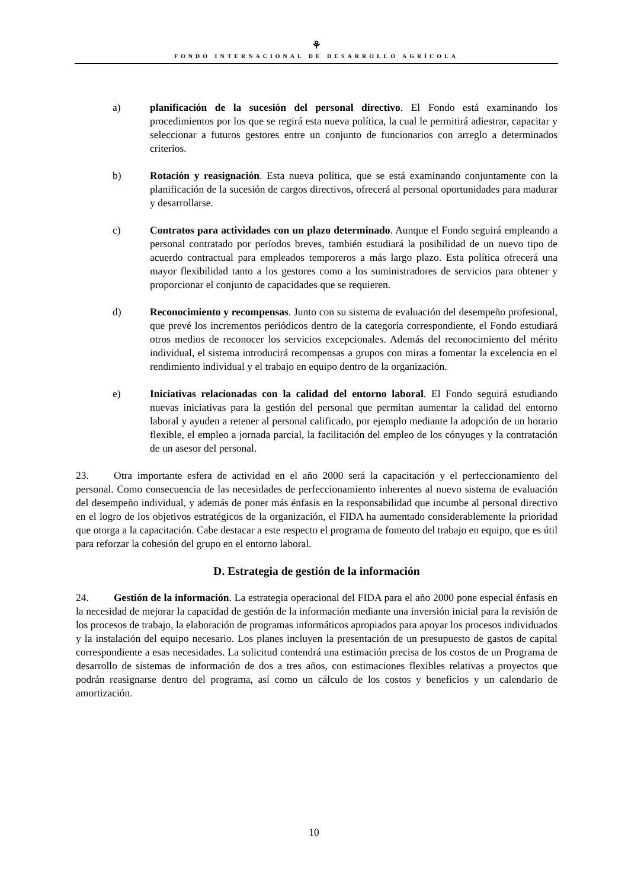⚘
FONDO INTERNACIONAL DE DESARROLLO AGRÍCOLA
a) planificación de la sucesión del personal directivo. El Fondo está examinando los procedimientos por los que se regirá esta nueva política, la cual le permitirá adiestrar, capacitar y seleccionar a futuros gestores entre un conjunto de funcionarios con arreglo a determinados criterios.
b) Rotación y reasignación. Esta nueva política, que se está examinando conjuntamente con la planificación de la sucesión de cargos directivos, ofrecerá al personal oportunidades para madurar y desarrollarse.
c) Contratos para actividades con un plazo determinado. Aunque el Fondo seguirá empleando a personal contratado por períodos breves, también estudiará la posibilidad de un nuevo tipo de acuerdo contractual para empleados temporeros a más largo plazo. Esta política ofrecerá una mayor flexibilidad tanto a los gestores como a los suministradores de servicios para obtener y proporcionar el conjunto de capacidades que se requieren.
d) Reconocimiento y recompensas. Junto con su sistema de evaluación del desempeño profesional, que prevé los incrementos periódicos dentro de la categoría correspondiente, el Fondo estudiará otros medios de reconocer los servicios excepcionales. Además del reconocimiento del mérito individual, el sistema introducirá recompensas a grupos con miras a fomentar la excelencia en el rendimiento individual y el trabajo en equipo dentro de la organización.
e) Iniciativas relacionadas con la calidad del entorno laboral. El Fondo seguirá estudiando nuevas iniciativas para la gestión del personal que permitan aumentar la calidad del entorno laboral y ayuden a retener al personal calificado, por ejemplo mediante la adopción de un horario flexible, el empleo a jornada parcial, la facilitación del empleo de los cónyuges y la contratación de un asesor del personal.
23. Otra importante esfera de actividad en el año 2000 será la capacitación y el perfeccionamiento del personal. Como consecuencia de las necesidades de perfeccionamiento inherentes al nuevo sistema de evaluación del desempeño individual, y además de poner más énfasis en la responsabilidad que incumbe al personal directivo en el logro de los objetivos estratégicos de la organización, el FIDA ha aumentado considerablemente la prioridad que otorga a la capacitación. Cabe destacar a este respecto el programa de fomento del trabajo en equipo, que es útil para reforzar la cohesión del grupo en el entorno laboral.
D. Estrategia de gestión de la información
24. Gestión de la información. La estrategia operacional del FIDA para el año 2000 pone especial énfasis en la necesidad de mejorar la capacidad de gestión de la información mediante una inversión inicial para la revisión de los procesos de trabajo, la elaboración de programas informáticos apropiados para apoyar los procesos individuados y la instalación del equipo necesario. Los planes incluyen la presentación de un presupuesto de gastos de capital correspondiente a esas necesidades. La solicitud contendrá una estimación precisa de los costos de un Programa de desarrollo de sistemas de información de dos a tres años, con estimaciones flexibles relativas a proyectos que podrán reasignarse dentro del programa, así como un cálculo de los costos y beneficios y un calendario de amortización.
10